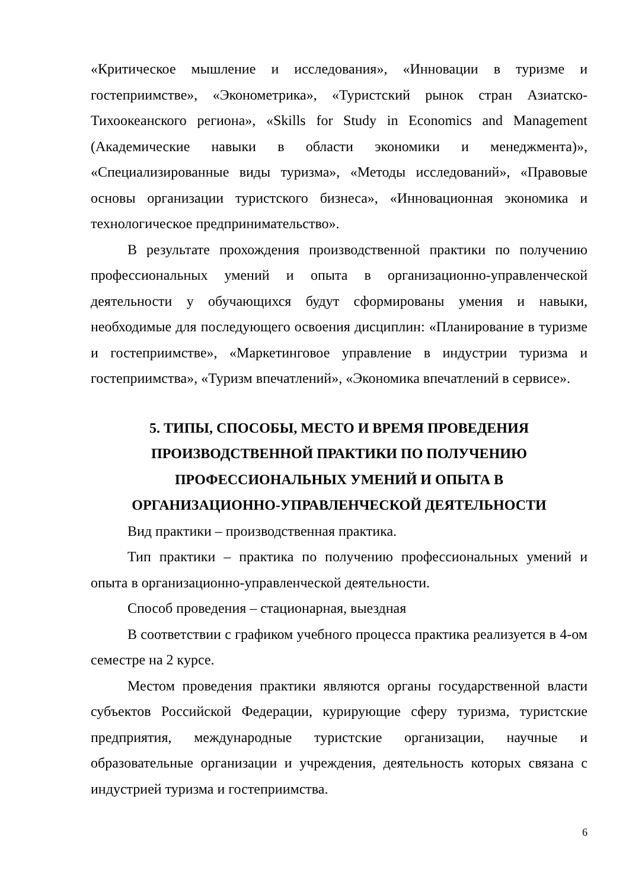«Критическое мышление и исследования», «Инновации в туризме и гостеприимстве», «Эконометрика», «Туристский рынок стран Азиатско-Тихоокеанского региона», «Skills for Study in Economics and Management (Академические навыки в области экономики и менеджмента)», «Специализированные виды туризма», «Методы исследований», «Правовые основы организации туристского бизнеса», «Инновационная экономика и технологическое предпринимательство».
В результате прохождения производственной практики по получению профессиональных умений и опыта в организационно-управленческой деятельности у обучающихся будут сформированы умения и навыки, необходимые для последующего освоения дисциплин: «Планирование в туризме и гостеприимстве», «Маркетинговое управление в индустрии туризма и гостеприимства», «Туризм впечатлений», «Экономика впечатлений в сервисе».
5. ТИПЫ, СПОСОБЫ, МЕСТО И ВРЕМЯ ПРОВЕДЕНИЯ
ПРОИЗВОДСТВЕННОЙ ПРАКТИКИ ПО ПОЛУЧЕНИЮ
ПРОФЕССИОНАЛЬНЫХ УМЕНИЙ И ОПЫТА В
ОРГАНИЗАЦИОННО-УПРАВЛЕНЧЕСКОЙ ДЕЯТЕЛЬНОСТИ
Вид практики – производственная практика.
Тип практики – практика по получению профессиональных умений и опыта в организационно-управленческой деятельности.
Способ проведения – стационарная, выездная
В соответствии с графиком учебного процесса практика реализуется в 4-ом семестре на 2 курсе.
Местом проведения практики являются органы государственной власти субъектов Российской Федерации, курирующие сферу туризма, туристские предприятия, международные туристские организации, научные и образовательные организации и учреждения, деятельность которых связана с индустрией туризма и гостеприимства.
6